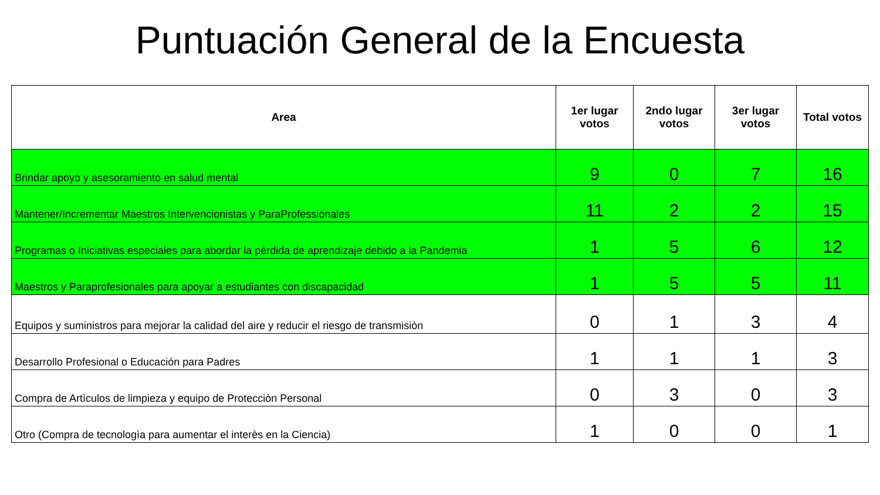Puntuación General de la Encuesta
| Area | 1er lugar votos | 2ndo lugar votos | 3er lugar votos | Total votos |
| --- | --- | --- | --- | --- |
| Brindar apoyo y asesoramiento en salud mental | 9 | 0 | 7 | 16 |
| Mantener/Incrementar Maestros Intervencionistas y ParaProfessionales | 11 | 2 | 2 | 15 |
| Programas o Iniciativas especiales para abordar la pèrdida de aprendizaje debido a la Pandemia | 1 | 5 | 6 | 12 |
| Maestros y Paraprofesionales para apoyar a estudiantes con discapacidad | 1 | 5 | 5 | 11 |
| Equipos y suministros para mejorar la calidad del aire y reducir el riesgo de transmisiòn | 0 | 1 | 3 | 4 |
| Desarrollo Profesional o Educación para Padres | 1 | 1 | 1 | 3 |
| Compra de Artìculos de limpieza y equipo de Protecciòn Personal | 0 | 3 | 0 | 3 |
| Otro (Compra de tecnologìa para aumentar el interès en la Ciencia) | 1 | 0 | 0 | 1 |